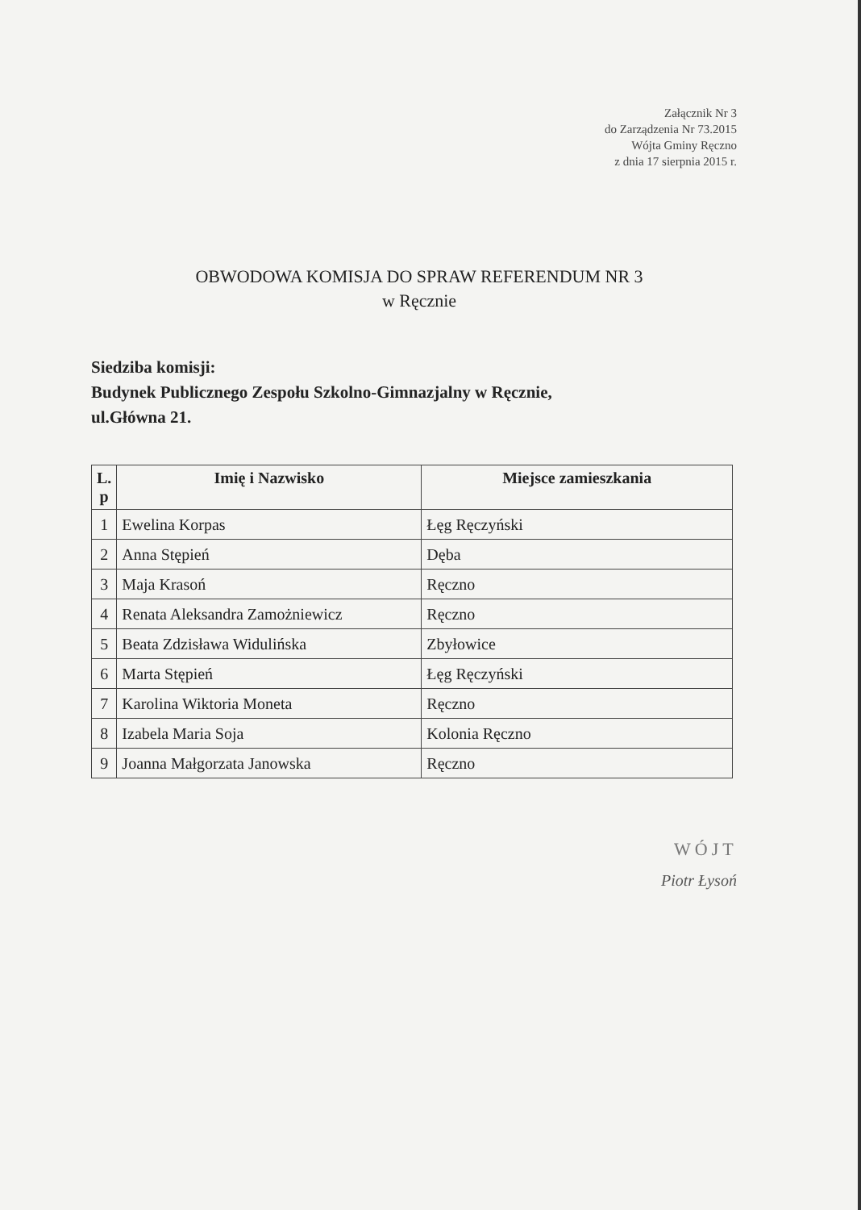Załącznik Nr 3
do Zarządzenia Nr 73.2015
Wójta Gminy Ręczno
z dnia 17 sierpnia 2015 r.
OBWODOWA KOMISJA DO SPRAW REFERENDUM NR 3
w Ręcznie
Siedziba komisji:
Budynek Publicznego Zespołu Szkolno-Gimnazjalny w Ręcznie,
ul.Główna 21.
| L. p | Imię i Nazwisko | Miejsce zamieszkania |
| --- | --- | --- |
| 1 | Ewelina Korpas | Łęg Ręczyński |
| 2 | Anna Stępień | Dęba |
| 3 | Maja Krasoń | Ręczno |
| 4 | Renata Aleksandra Zamożniewicz | Ręczno |
| 5 | Beata Zdzisława Widulińska | Zbyłowice |
| 6 | Marta Stępień | Łęg Ręczyński |
| 7 | Karolina Wiktoria Moneta | Ręczno |
| 8 | Izabela Maria Soja | Kolonia Ręczno |
| 9 | Joanna Małgorzata Janowska | Ręczno |
WÓJT
Piotr Łysoń